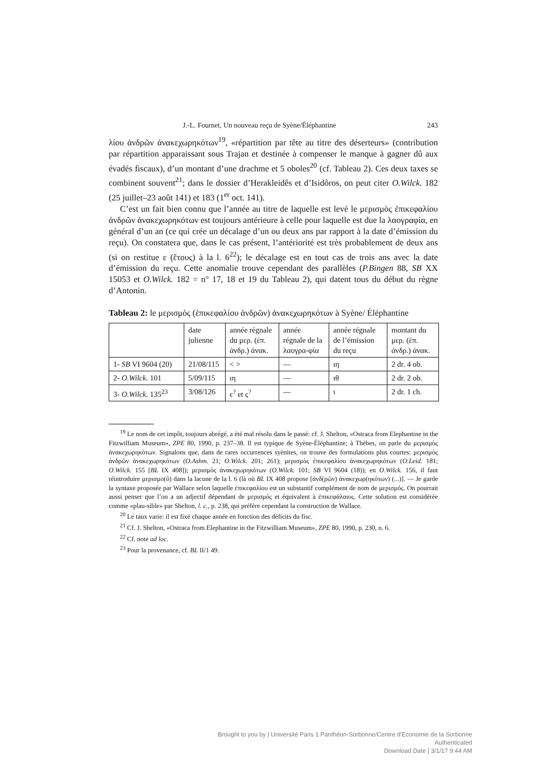J.-L. Fournet, Un nouveau reçu de Syène/Éléphantine 243
λίου ἀνδρῶν ἀνακεχωρηκότων<sup>19</sup>, «répartition par tête au titre des déserteurs» (contribution par répartition apparaissant sous Trajan et destinée à compenser le manque à gagner dû aux évadés fiscaux), d’un montant d’une drachme et 5 oboles<sup>20</sup> (cf. Tableau 2). Ces deux taxes se combinent souvent<sup>21</sup>; dans le dossier d’Herakleidês et d’Isidôros, on peut citer O.Wilck. 182 (25 juillet–23 août 141) et 183 (1<sup>er</sup> oct. 141).
C’est un fait bien connu que l’année au titre de laquelle est levé le μερισμὸς ἐπικεφαλίου ἀνδρῶν ἀνακεχωρηκότων est toujours antérieure à celle pour laquelle est due la λαογραφία, en général d’un an (ce qui crée un décalage d’un ou deux ans par rapport à la date d’émission du reçu). On constatera que, dans le cas présent, l’antériorité est très probablement de deux ans (si on restitue ε (ἔτους) à la l. 6<sup>22</sup>); le décalage est en tout cas de trois ans avec la date d’émission du reçu. Cette anomalie trouve cependant des parallèles (P.Bingen 88, SB XX 15053 et O.Wilck. 182 = n° 17, 18 et 19 du Tableau 2), qui datent tous du début du règne d’Antonin.
Tableau 2: le μερισμὸς (ἐπικεφαλίου ἀνδρῶν) ἀνακεχωρηκότων à Syène/ Éléphantine
| | date julienne | année régnale du μερ. (ἐπ. ἀνδρ.) ἀνακ. | année régnale de la λαογρα-φία | année régnale de l’émission du reçu | montant du μερ. (ἐπ. ἀνδρ.) ἀνακ. |
| --- | --- | --- | --- | --- | --- |
| 1- SB VI 9604 (20) | 21/08/115 | < > | — | ιη | 2 dr. 4 ob. |
| 2- O.Wilck . 101 | 5/09/115 | ιη | — | ιθ | 2 dr. 2 ob. |
| 3- O.Wilck . 135<sup>23</sup> | 3/08/126 | ε<sup>?</sup> et ϛ<sup>?</sup> | — | ι | 2 dr. 1 ch. |
<sup>19</sup> Le nom de cet impôt, toujours abrégé, a été mal résolu dans le passé: cf. J. Shelton, «Ostraca from Elephantine in the Fitzwilliam Museum», ZPE 80, 1990, p. 237–38. Il est typique de Syène-Éléphantine; à Thèbes, on parle du μερισμὸς ἀνακεχωρηκότων. Signalons que, dans de rares occurrences syènites, on trouve des formulations plus courtes: μερισμὸς ἀνδρῶν ἀνακεχωρηκότων (O.Ashm. 21; O.Wilck. 201; 261); μερισμὸς ἐπικεφαλίου ἀνακεχωρηκότων (O.Leid. 181; O.Wilck. 155 [BL IX 408]); μερισμὸς ἀνακεχωρηκότων (O.Wilck. 101; SB VI 9604 (18)); en O.Wilck. 156, il faut réintroduire μερισμο(ῦ) dans la lacune de la l. 6 (là où BL IX 408 propose [ἀνδ(ρῶν) ἀνακεχωρ(ηκότων) (...)]. — Je garde la syntaxe proposée par Wallace selon laquelle ἐπικεφαλίου est un substantif complément de nom de μερισμός. On pourrait aussi penser que l’on a un adjectif dépendant de μερισμός et équivalent à ἐπικεφάλαιος. Cette solution est considérée comme «plau-sible» par Shelton, l. c., p. 238, qui préfère cependant la construction de Wallace.
<sup>20</sup> Le taux varie: il est fixé chaque année en fonction des déficits du fisc.
<sup>21</sup> Cf. J. Shelton, «Ostraca from Elephantine in the Fitzwilliam Museum», ZPE 80, 1990, p. 230, n. 6.
<sup>22</sup> Cf. note ad loc.
<sup>23</sup> Pour la provenance, cf. BL II/1 49.
Brought to you by | Université Paris 1 Panthéon-Sorbonne/Centre d'Economie de la Sorbonne
Authenticated
Download Date | 3/1/17 9:44 AM